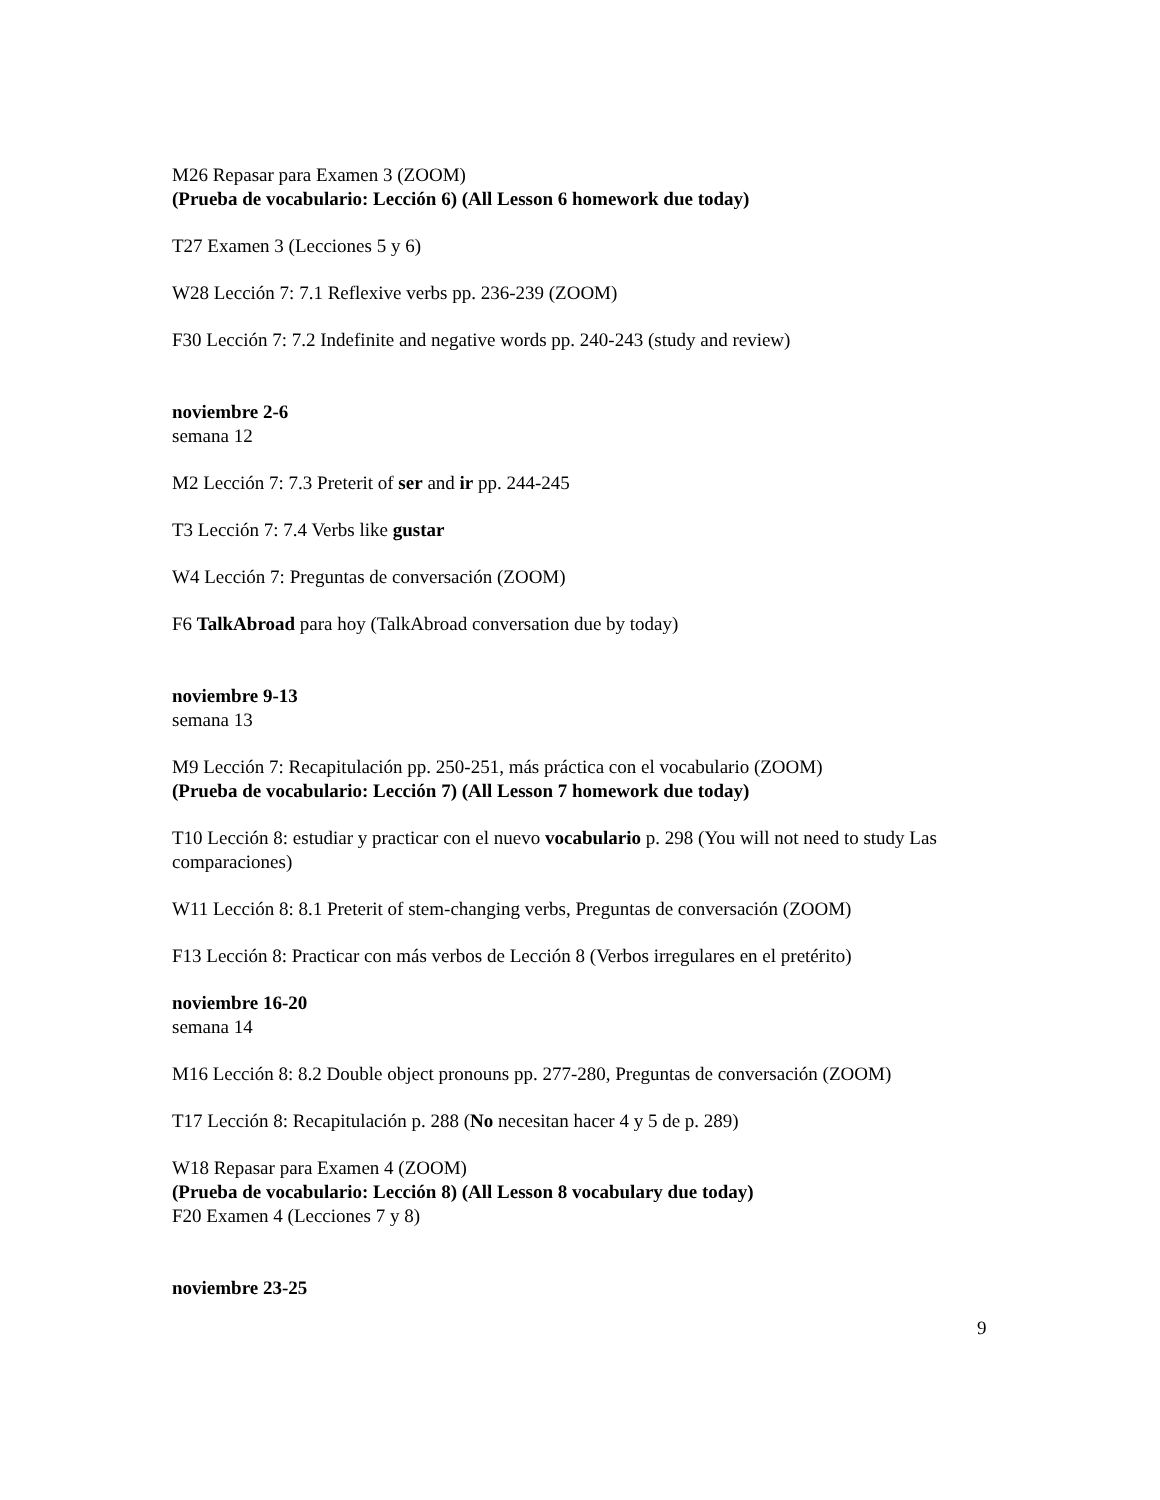M26 Repasar para Examen 3 (ZOOM)
(Prueba de vocabulario: Lección 6) (All Lesson 6 homework due today)
T27 Examen 3 (Lecciones 5 y 6)
W28 Lección 7: 7.1 Reflexive verbs pp. 236-239 (ZOOM)
F30 Lección 7: 7.2 Indefinite and negative words pp. 240-243 (study and review)
noviembre 2-6
semana 12
M2 Lección 7: 7.3 Preterit of ser and ir pp. 244-245
T3 Lección 7: 7.4 Verbs like gustar
W4 Lección 7: Preguntas de conversación (ZOOM)
F6 TalkAbroad para hoy (TalkAbroad conversation due by today)
noviembre 9-13
semana 13
M9 Lección 7: Recapitulación pp. 250-251, más práctica con el vocabulario (ZOOM)
(Prueba de vocabulario: Lección 7) (All Lesson 7 homework due today)
T10 Lección 8: estudiar y practicar con el nuevo vocabulario p. 298 (You will not need to study Las comparaciones)
W11 Lección 8: 8.1 Preterit of stem-changing verbs, Preguntas de conversación (ZOOM)
F13 Lección 8: Practicar con más verbos de Lección 8 (Verbos irregulares en el pretérito)
noviembre 16-20
semana 14
M16 Lección 8: 8.2 Double object pronouns pp. 277-280, Preguntas de conversación (ZOOM)
T17 Lección 8: Recapitulación p. 288 (No necesitan hacer 4 y 5 de p. 289)
W18 Repasar para Examen 4 (ZOOM)
(Prueba de vocabulario: Lección 8) (All Lesson 8 vocabulary due today)
F20 Examen 4 (Lecciones 7 y 8)
noviembre 23-25
9